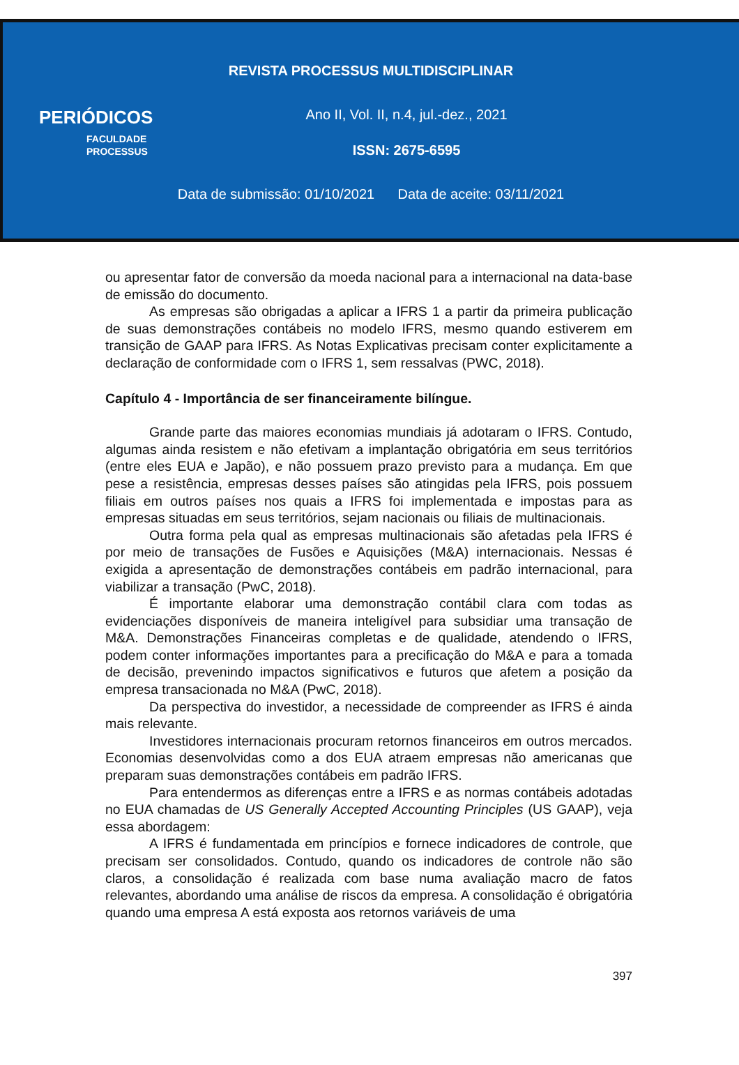REVISTA PROCESSUS MULTIDISCIPLINAR
PERIÓDICOS
FACULDADE
PROCESSUS
Ano II, Vol. II, n.4, jul.-dez., 2021
ISSN: 2675-6595
Data de submissão: 01/10/2021 Data de aceite: 03/11/2021
ou apresentar fator de conversão da moeda nacional para a internacional na data-base de emissão do documento.
As empresas são obrigadas a aplicar a IFRS 1 a partir da primeira publicação de suas demonstrações contábeis no modelo IFRS, mesmo quando estiverem em transição de GAAP para IFRS. As Notas Explicativas precisam conter explicitamente a declaração de conformidade com o IFRS 1, sem ressalvas (PWC, 2018).
Capítulo 4 - Importância de ser financeiramente bilíngue.
Grande parte das maiores economias mundiais já adotaram o IFRS. Contudo, algumas ainda resistem e não efetivam a implantação obrigatória em seus territórios (entre eles EUA e Japão), e não possuem prazo previsto para a mudança. Em que pese a resistência, empresas desses países são atingidas pela IFRS, pois possuem filiais em outros países nos quais a IFRS foi implementada e impostas para as empresas situadas em seus territórios, sejam nacionais ou filiais de multinacionais.
Outra forma pela qual as empresas multinacionais são afetadas pela IFRS é por meio de transações de Fusões e Aquisições (M&A) internacionais. Nessas é exigida a apresentação de demonstrações contábeis em padrão internacional, para viabilizar a transação (PwC, 2018).
É importante elaborar uma demonstração contábil clara com todas as evidenciações disponíveis de maneira inteligível para subsidiar uma transação de M&A. Demonstrações Financeiras completas e de qualidade, atendendo o IFRS, podem conter informações importantes para a precificação do M&A e para a tomada de decisão, prevenindo impactos significativos e futuros que afetem a posição da empresa transacionada no M&A (PwC, 2018).
Da perspectiva do investidor, a necessidade de compreender as IFRS é ainda mais relevante.
Investidores internacionais procuram retornos financeiros em outros mercados. Economias desenvolvidas como a dos EUA atraem empresas não americanas que preparam suas demonstrações contábeis em padrão IFRS.
Para entendermos as diferenças entre a IFRS e as normas contábeis adotadas no EUA chamadas de US Generally Accepted Accounting Principles (US GAAP), veja essa abordagem:
A IFRS é fundamentada em princípios e fornece indicadores de controle, que precisam ser consolidados. Contudo, quando os indicadores de controle não são claros, a consolidação é realizada com base numa avaliação macro de fatos relevantes, abordando uma análise de riscos da empresa. A consolidação é obrigatória quando uma empresa A está exposta aos retornos variáveis de uma
397